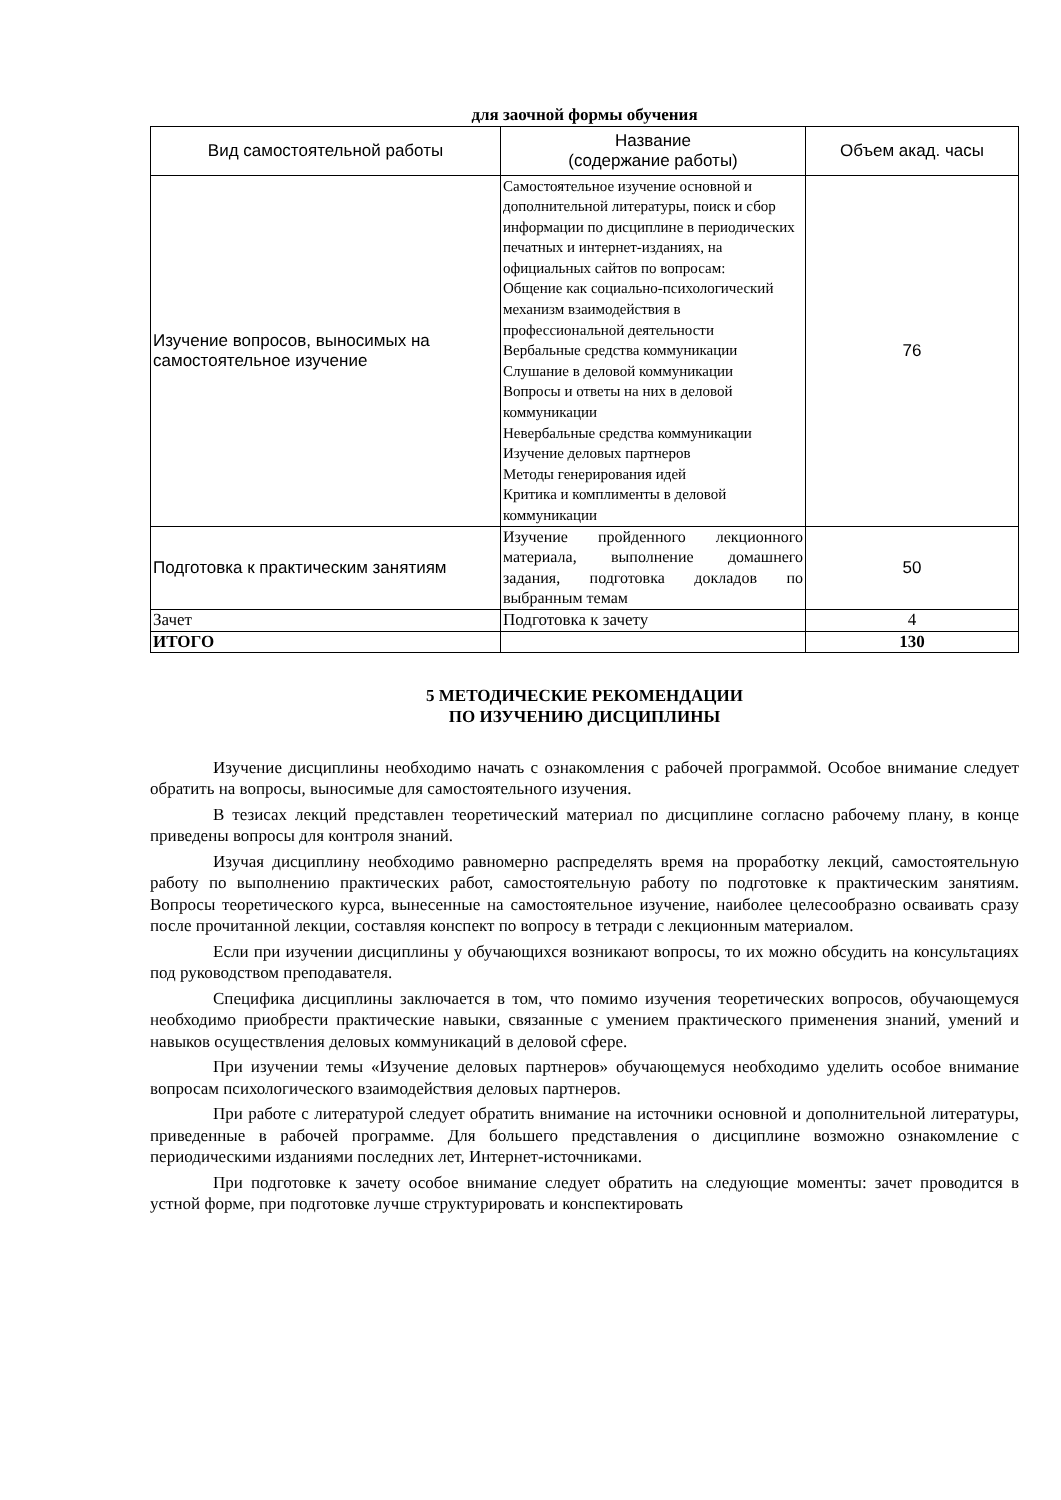для заочной формы обучения
| Вид самостоятельной работы | Название (содержание работы) | Объем акад. часы |
| --- | --- | --- |
| Изучение вопросов, выносимых на самостоятельное изучение | Самостоятельное изучение основной и дополнительной литературы, поиск и сбор информации по дисциплине в периодических печатных и интернет-изданиях, на официальных сайтов по вопросам: Общение как социально-психологический механизм взаимодействия в профессиональной деятельности Вербальные средства коммуникации Слушание в деловой коммуникации Вопросы и ответы на них в деловой коммуникации Невербальные средства коммуникации Изучение деловых партнеров Методы генерирования идей Критика и комплименты в деловой коммуникации | 76 |
| Подготовка к практическим занятиям | Изучение пройденного лекционного материала, выполнение домашнего задания, подготовка докладов по выбранным темам | 50 |
| Зачет | Подготовка к зачету | 4 |
| ИТОГО | | 130 |
5 МЕТОДИЧЕСКИЕ РЕКОМЕНДАЦИИ
ПО ИЗУЧЕНИЮ ДИСЦИПЛИНЫ
Изучение дисциплины необходимо начать с ознакомления с рабочей программой. Особое внимание следует обратить на вопросы, выносимые для самостоятельного изучения.
В тезисах лекций представлен теоретический материал по дисциплине согласно рабочему плану, в конце приведены вопросы для контроля знаний.
Изучая дисциплину необходимо равномерно распределять время на проработку лекций, самостоятельную работу по выполнению практических работ, самостоятельную работу по подготовке к практическим занятиям. Вопросы теоретического курса, вынесенные на самостоятельное изучение, наиболее целесообразно осваивать сразу после прочитанной лекции, составляя конспект по вопросу в тетради с лекционным материалом.
Если при изучении дисциплины у обучающихся возникают вопросы, то их можно обсудить на консультациях под руководством преподавателя.
Специфика дисциплины заключается в том, что помимо изучения теоретических вопросов, обучающемуся необходимо приобрести практические навыки, связанные с умением практического применения знаний, умений и навыков осуществления деловых коммуникаций в деловой сфере.
При изучении темы «Изучение деловых партнеров» обучающемуся необходимо уделить особое внимание вопросам психологического взаимодействия деловых партнеров.
При работе с литературой следует обратить внимание на источники основной и дополнительной литературы, приведенные в рабочей программе. Для большего представления о дисциплине возможно ознакомление с периодическими изданиями последних лет, Интернет-источниками.
При подготовке к зачету особое внимание следует обратить на следующие моменты: зачет проводится в устной форме, при подготовке лучше структурировать и конспектировать